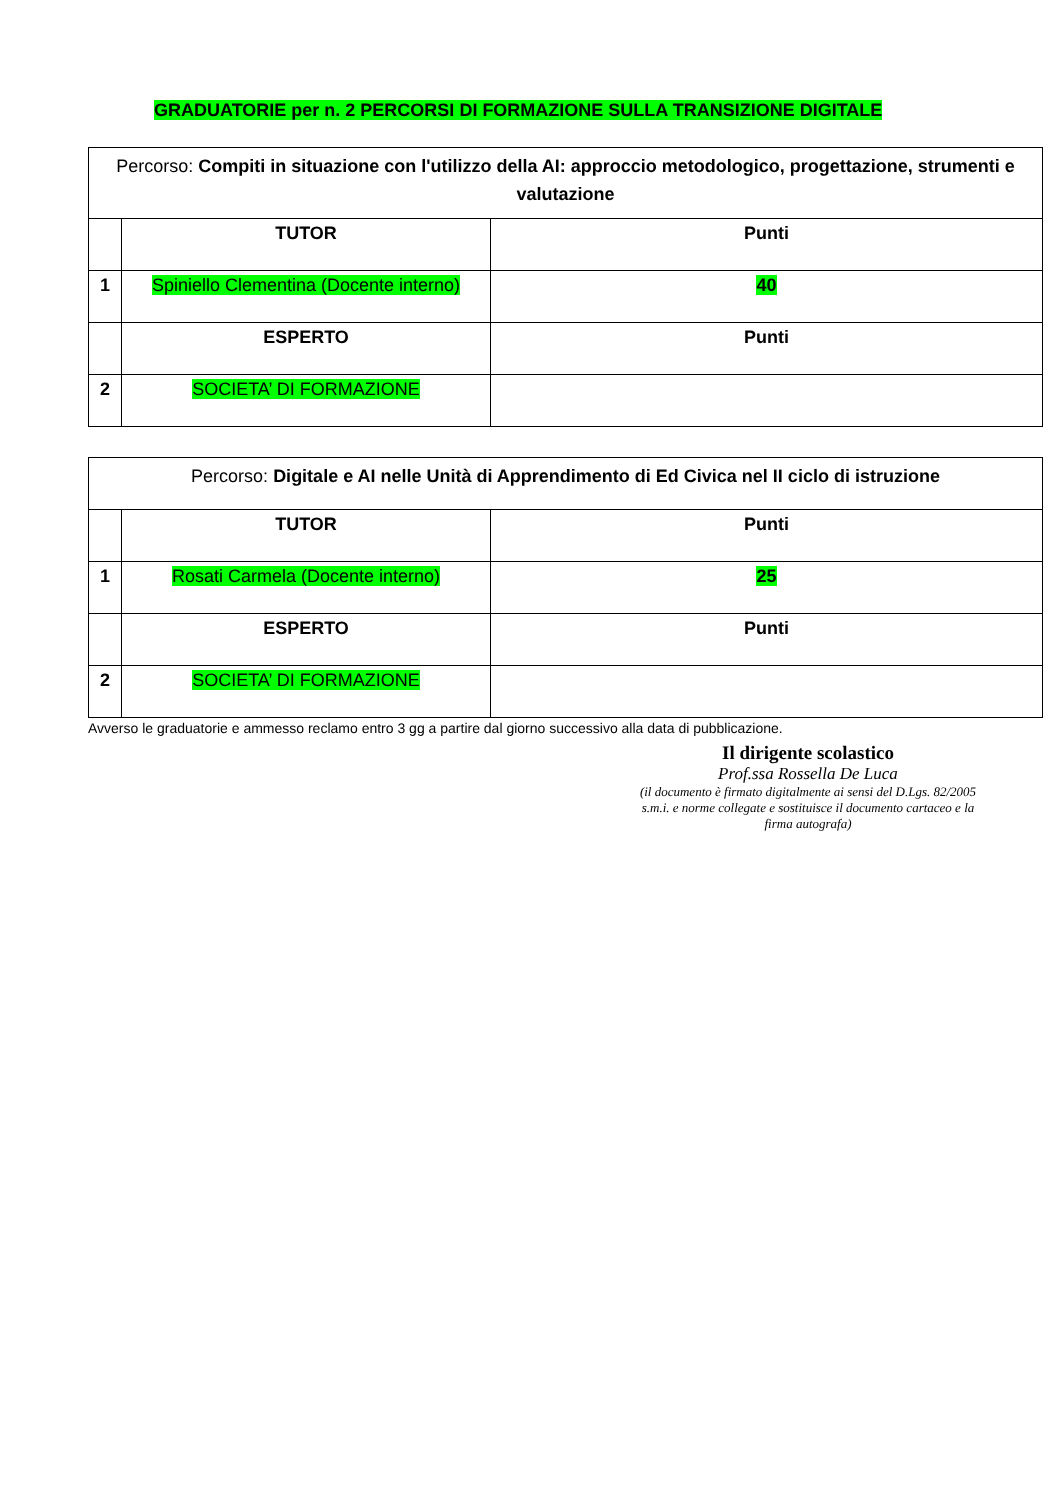GRADUATORIE per n. 2 PERCORSI DI FORMAZIONE SULLA TRANSIZIONE DIGITALE
| Percorso: Compiti in situazione con l'utilizzo della AI: approccio metodologico, progettazione, strumenti e valutazione | | |
| | TUTOR | Punti |
| 1 | Spiniello Clementina (Docente interno) | 40 |
| | ESPERTO | Punti |
| 2 | SOCIETA’ DI FORMAZIONE | |
| Percorso: Digitale e AI nelle Unità di Apprendimento di Ed Civica nel II ciclo di istruzione | | |
| | TUTOR | Punti |
| 1 | Rosati Carmela (Docente interno) | 25 |
| | ESPERTO | Punti |
| 2 | SOCIETA’ DI FORMAZIONE | |
Avverso le graduatorie e ammesso reclamo entro 3 gg a partire dal giorno successivo alla data di pubblicazione.
Il dirigente scolastico
Prof.ssa Rossella De Luca
(il documento è firmato digitalmente ai sensi del D.Lgs. 82/2005 s.m.i. e norme collegate e sostituisce il documento cartaceo e la firma autografa)